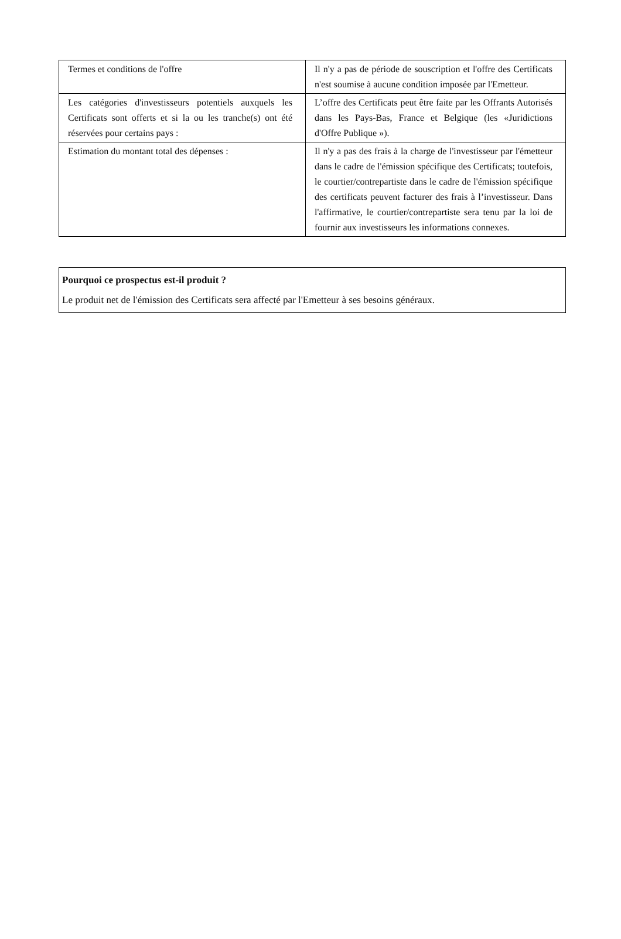| Termes et conditions de l'offre | Il n'y a pas de période de souscription et l'offre des Certificats n'est soumise à aucune condition imposée par l'Emetteur. |
| Les catégories d'investisseurs potentiels auxquels les Certificats sont offerts et si la ou les tranche(s) ont été réservées pour certains pays : | L’offre des Certificats peut être faite par les Offrants Autorisés dans les Pays-Bas, France et Belgique (les «Juridictions d'Offre Publique »). |
| Estimation du montant total des dépenses : | Il n'y a pas des frais à la charge de l'investisseur par l'émetteur dans le cadre de l'émission spécifique des Certificats; toutefois, le courtier/contrepartiste dans le cadre de l'émission spécifique des certificats peuvent facturer des frais à l’investisseur. Dans l'affirmative, le courtier/contrepartiste sera tenu par la loi de fournir aux investisseurs les informations connexes. |
Pourquoi ce prospectus est-il produit ?
Le produit net de l'émission des Certificats sera affecté par l'Emetteur à ses besoins généraux.